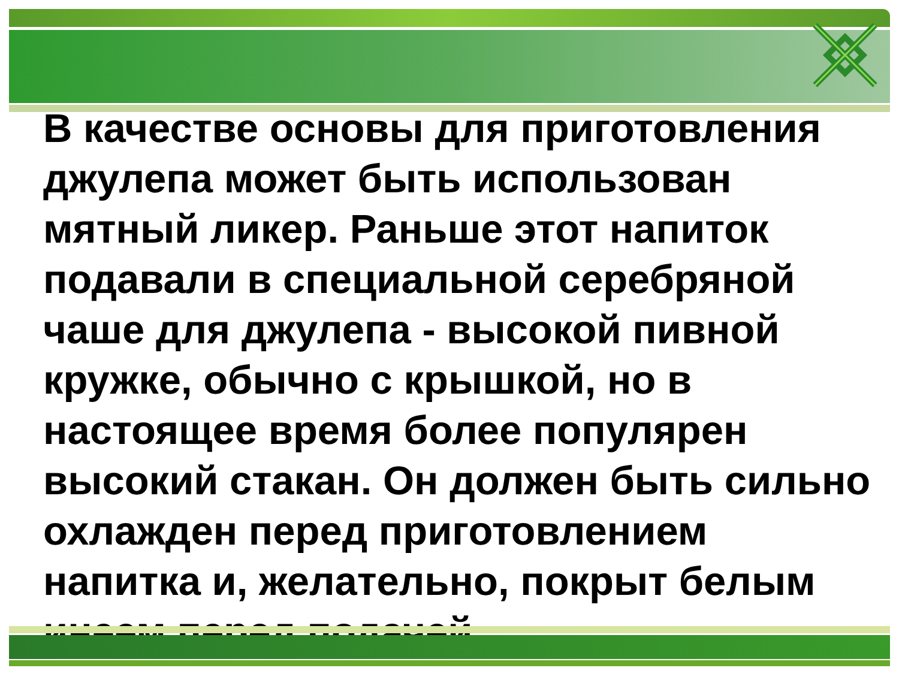В качестве основы для приготовления джулепа может быть использован мятный ликер. Раньше этот напиток подавали в специальной серебряной чаше для джулепа - высокой пивной кружке, обычно с крышкой, но в настоящее время более популярен высокий стакан. Он должен быть сильно охлажден перед приготовлением напитка и, желательно, покрыт белым инеем перед подачей.